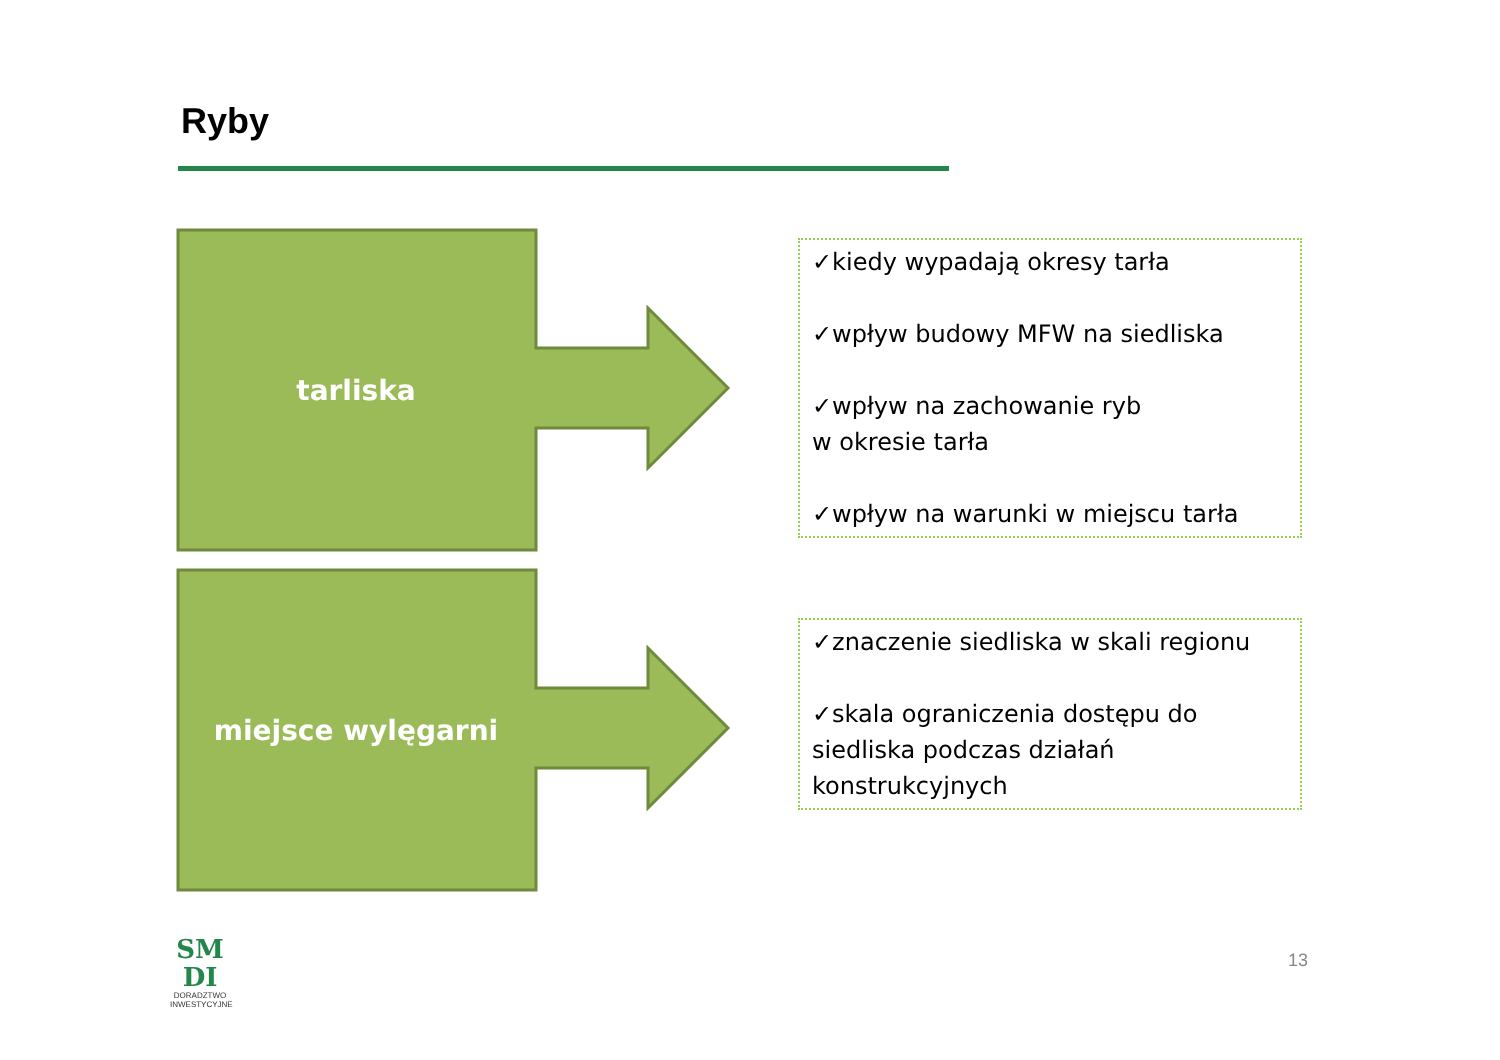Ryby
tarliska
miejsce wylęgarni
✓kiedy wypadają okresy tarła
✓wpływ budowy MFW na siedliska
✓wpływ na zachowanie ryb
w okresie tarła
✓wpływ na warunki w miejscu tarła
✓znaczenie siedliska w skali regionu
✓skala ograniczenia dostępu do siedliska podczas działań konstrukcyjnych
SM
DI
DORADZTWO INWESTYCYJNE
13